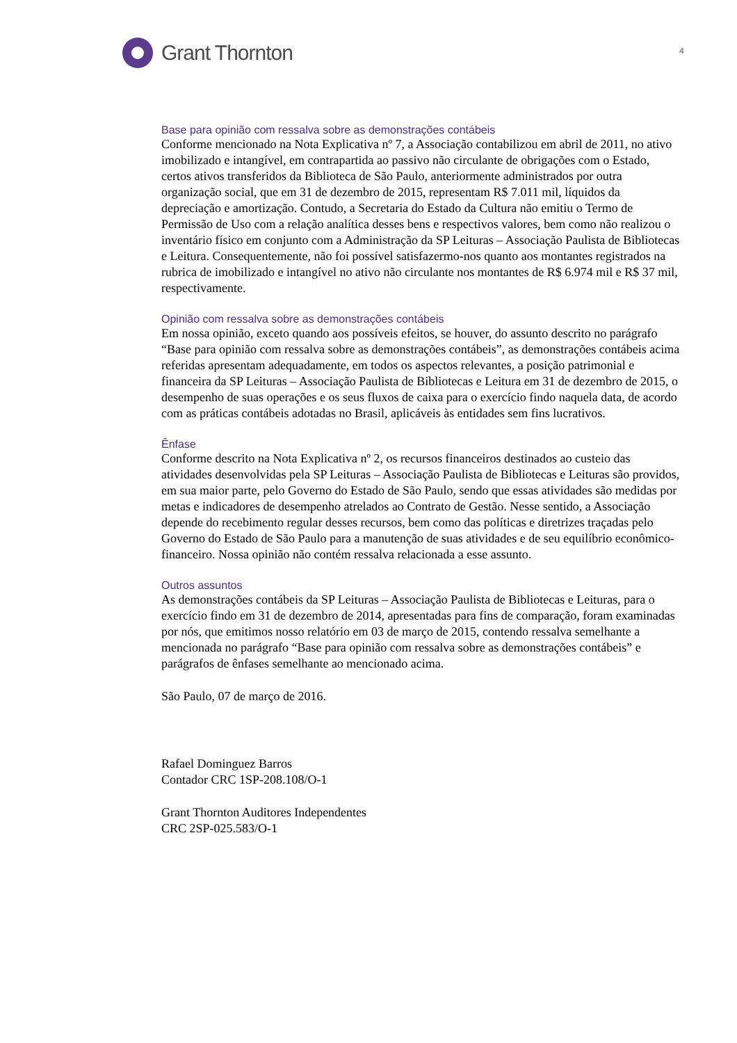Grant Thornton
4
Base para opinião com ressalva sobre as demonstrações contábeis
Conforme mencionado na Nota Explicativa nº 7, a Associação contabilizou em abril de 2011, no ativo imobilizado e intangível, em contrapartida ao passivo não circulante de obrigações com o Estado, certos ativos transferidos da Biblioteca de São Paulo, anteriormente administrados por outra organização social, que em 31 de dezembro de 2015, representam R$ 7.011 mil, líquidos da depreciação e amortização. Contudo, a Secretaria do Estado da Cultura não emitiu o Termo de Permissão de Uso com a relação analítica desses bens e respectivos valores, bem como não realizou o inventário físico em conjunto com a Administração da SP Leituras – Associação Paulista de Bibliotecas e Leitura. Consequentemente, não foi possível satisfazermo-nos quanto aos montantes registrados na rubrica de imobilizado e intangível no ativo não circulante nos montantes de R$ 6.974 mil e R$ 37 mil, respectivamente.
Opinião com ressalva sobre as demonstrações contábeis
Em nossa opinião, exceto quando aos possíveis efeitos, se houver, do assunto descrito no parágrafo “Base para opinião com ressalva sobre as demonstrações contábeis”, as demonstrações contábeis acima referidas apresentam adequadamente, em todos os aspectos relevantes, a posição patrimonial e financeira da SP Leituras – Associação Paulista de Bibliotecas e Leitura em 31 de dezembro de 2015, o desempenho de suas operações e os seus fluxos de caixa para o exercício findo naquela data, de acordo com as práticas contábeis adotadas no Brasil, aplicáveis às entidades sem fins lucrativos.
Ênfase
Conforme descrito na Nota Explicativa nº 2, os recursos financeiros destinados ao custeio das atividades desenvolvidas pela SP Leituras – Associação Paulista de Bibliotecas e Leituras são providos, em sua maior parte, pelo Governo do Estado de São Paulo, sendo que essas atividades são medidas por metas e indicadores de desempenho atrelados ao Contrato de Gestão. Nesse sentido, a Associação depende do recebimento regular desses recursos, bem como das políticas e diretrizes traçadas pelo Governo do Estado de São Paulo para a manutenção de suas atividades e de seu equilíbrio econômico-financeiro. Nossa opinião não contém ressalva relacionada a esse assunto.
Outros assuntos
As demonstrações contábeis da SP Leituras – Associação Paulista de Bibliotecas e Leituras, para o exercício findo em 31 de dezembro de 2014, apresentadas para fins de comparação, foram examinadas por nós, que emitimos nosso relatório em 03 de março de 2015, contendo ressalva semelhante a mencionada no parágrafo “Base para opinião com ressalva sobre as demonstrações contábeis” e parágrafos de ênfases semelhante ao mencionado acima.
São Paulo, 07 de março de 2016.
Rafael Dominguez Barros
Contador CRC 1SP-208.108/O-1
Grant Thornton Auditores Independentes
CRC 2SP-025.583/O-1